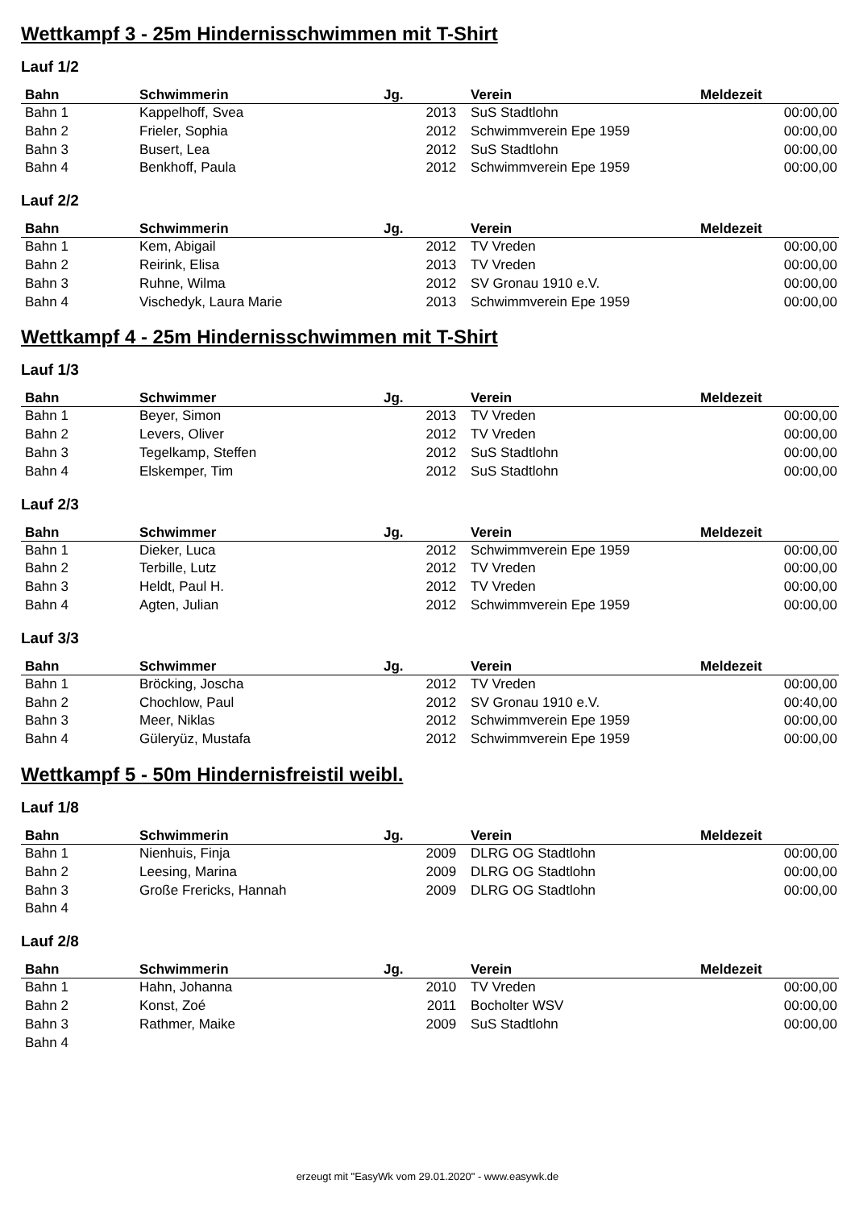Wettkampf 3 - 25m Hindernisschwimmen mit T-Shirt
Lauf 1/2
| Bahn | Schwimmerin | Jg. | | Verein | Meldezeit |
| --- | --- | --- | --- | --- | --- |
| Bahn 1 | Kappelhoff, Svea | 2013 | | SuS Stadtlohn | 00:00,00 |
| Bahn 2 | Frieler, Sophia | 2012 | | Schwimmverein Epe 1959 | 00:00,00 |
| Bahn 3 | Busert, Lea | 2012 | | SuS Stadtlohn | 00:00,00 |
| Bahn 4 | Benkhoff, Paula | 2012 | | Schwimmverein Epe 1959 | 00:00,00 |
Lauf 2/2
| Bahn | Schwimmerin | Jg. | | Verein | Meldezeit |
| --- | --- | --- | --- | --- | --- |
| Bahn 1 | Kem, Abigail | 2012 | | TV Vreden | 00:00,00 |
| Bahn 2 | Reirink, Elisa | 2013 | | TV Vreden | 00:00,00 |
| Bahn 3 | Ruhne, Wilma | 2012 | | SV Gronau 1910 e.V. | 00:00,00 |
| Bahn 4 | Vischedyk, Laura Marie | 2013 | | Schwimmverein Epe 1959 | 00:00,00 |
Wettkampf 4 - 25m Hindernisschwimmen mit T-Shirt
Lauf 1/3
| Bahn | Schwimmer | Jg. | | Verein | Meldezeit |
| --- | --- | --- | --- | --- | --- |
| Bahn 1 | Beyer, Simon | 2013 | | TV Vreden | 00:00,00 |
| Bahn 2 | Levers, Oliver | 2012 | | TV Vreden | 00:00,00 |
| Bahn 3 | Tegelkamp, Steffen | 2012 | | SuS Stadtlohn | 00:00,00 |
| Bahn 4 | Elskemper, Tim | 2012 | | SuS Stadtlohn | 00:00,00 |
Lauf 2/3
| Bahn | Schwimmer | Jg. | | Verein | Meldezeit |
| --- | --- | --- | --- | --- | --- |
| Bahn 1 | Dieker, Luca | 2012 | | Schwimmverein Epe 1959 | 00:00,00 |
| Bahn 2 | Terbille, Lutz | 2012 | | TV Vreden | 00:00,00 |
| Bahn 3 | Heldt, Paul H. | 2012 | | TV Vreden | 00:00,00 |
| Bahn 4 | Agten, Julian | 2012 | | Schwimmverein Epe 1959 | 00:00,00 |
Lauf 3/3
| Bahn | Schwimmer | Jg. | | Verein | Meldezeit |
| --- | --- | --- | --- | --- | --- |
| Bahn 1 | Bröcking, Joscha | 2012 | | TV Vreden | 00:00,00 |
| Bahn 2 | Chochlow, Paul | 2012 | | SV Gronau 1910 e.V. | 00:40,00 |
| Bahn 3 | Meer, Niklas | 2012 | | Schwimmverein Epe 1959 | 00:00,00 |
| Bahn 4 | Güleryüz, Mustafa | 2012 | | Schwimmverein Epe 1959 | 00:00,00 |
Wettkampf 5 - 50m Hindernisfreistil weibl.
Lauf 1/8
| Bahn | Schwimmerin | Jg. | | Verein | Meldezeit |
| --- | --- | --- | --- | --- | --- |
| Bahn 1 | Nienhuis, Finja | 2009 | | DLRG OG Stadtlohn | 00:00,00 |
| Bahn 2 | Leesing, Marina | 2009 | | DLRG OG Stadtlohn | 00:00,00 |
| Bahn 3 | Große Frericks, Hannah | 2009 | | DLRG OG Stadtlohn | 00:00,00 |
| Bahn 4 | | | | | |
Lauf 2/8
| Bahn | Schwimmerin | Jg. | | Verein | Meldezeit |
| --- | --- | --- | --- | --- | --- |
| Bahn 1 | Hahn, Johanna | 2010 | | TV Vreden | 00:00,00 |
| Bahn 2 | Konst, Zoé | 2011 | | Bocholter WSV | 00:00,00 |
| Bahn 3 | Rathmer, Maike | 2009 | | SuS Stadtlohn | 00:00,00 |
| Bahn 4 | | | | | |
erzeugt mit "EasyWk vom 29.01.2020" - www.easywk.de